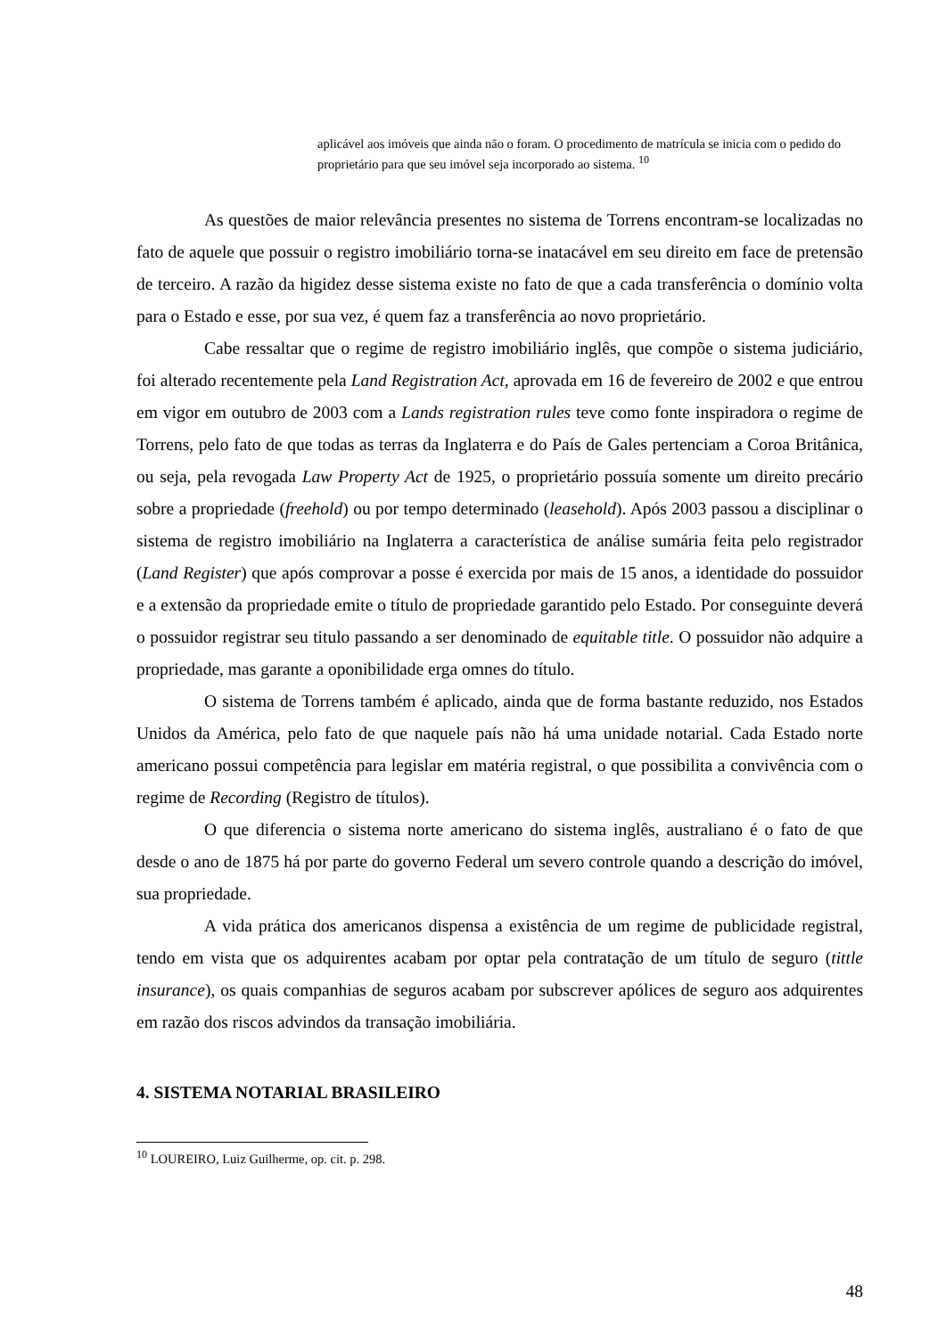aplicável aos imóveis que ainda não o foram. O procedimento de matrícula se inicia com o pedido do proprietário para que seu imóvel seja incorporado ao sistema. <sup>10</sup>
As questões de maior relevância presentes no sistema de Torrens encontram-se localizadas no fato de aquele que possuir o registro imobiliário torna-se inatacável em seu direito em face de pretensão de terceiro. A razão da higidez desse sistema existe no fato de que a cada transferência o domínio volta para o Estado e esse, por sua vez, é quem faz a transferência ao novo proprietário.
Cabe ressaltar que o regime de registro imobiliário inglês, que compõe o sistema judiciário, foi alterado recentemente pela Land Registration Act, aprovada em 16 de fevereiro de 2002 e que entrou em vigor em outubro de 2003 com a Lands registration rules teve como fonte inspiradora o regime de Torrens, pelo fato de que todas as terras da Inglaterra e do País de Gales pertenciam a Coroa Britânica, ou seja, pela revogada Law Property Act de 1925, o proprietário possuía somente um direito precário sobre a propriedade (freehold) ou por tempo determinado (leasehold). Após 2003 passou a disciplinar o sistema de registro imobiliário na Inglaterra a característica de análise sumária feita pelo registrador (Land Register) que após comprovar a posse é exercida por mais de 15 anos, a identidade do possuidor e a extensão da propriedade emite o título de propriedade garantido pelo Estado. Por conseguinte deverá o possuidor registrar seu titulo passando a ser denominado de equitable title. O possuidor não adquire a propriedade, mas garante a oponibilidade erga omnes do título.
O sistema de Torrens também é aplicado, ainda que de forma bastante reduzido, nos Estados Unidos da América, pelo fato de que naquele país não há uma unidade notarial. Cada Estado norte americano possui competência para legislar em matéria registral, o que possibilita a convivência com o regime de Recording (Registro de títulos).
O que diferencia o sistema norte americano do sistema inglês, australiano é o fato de que desde o ano de 1875 há por parte do governo Federal um severo controle quando a descrição do imóvel, sua propriedade.
A vida prática dos americanos dispensa a existência de um regime de publicidade registral, tendo em vista que os adquirentes acabam por optar pela contratação de um título de seguro (tittle insurance), os quais companhias de seguros acabam por subscrever apólices de seguro aos adquirentes em razão dos riscos advindos da transação imobiliária.
4. SISTEMA NOTARIAL BRASILEIRO
<sup>10</sup> LOUREIRO, Luiz Guilherme, op. cit. p. 298.
48